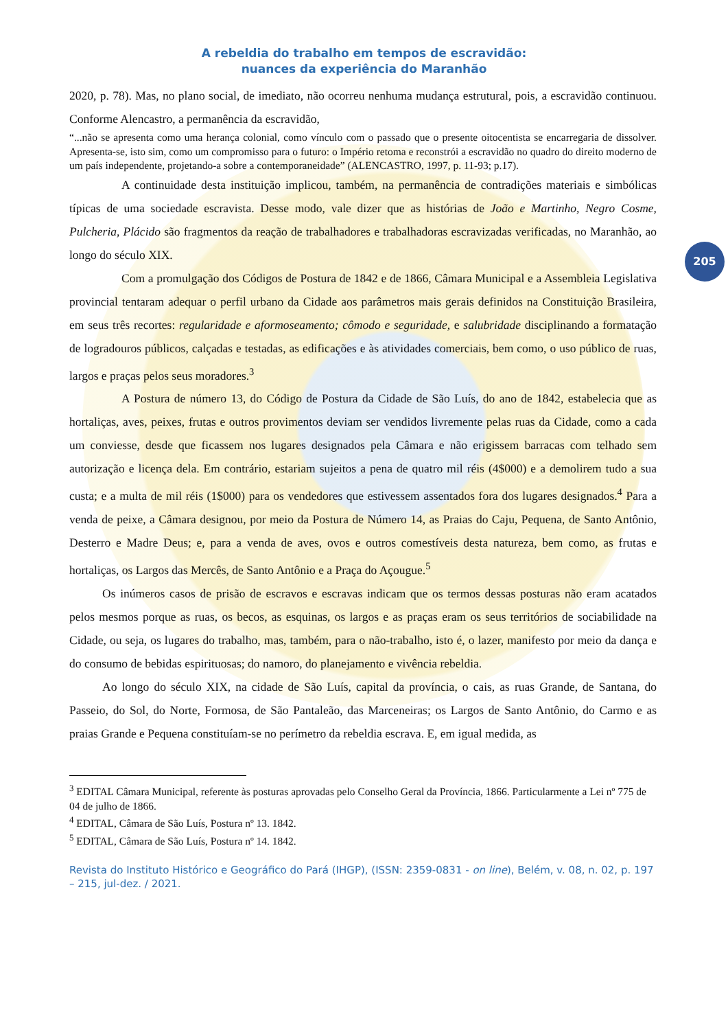A rebeldia do trabalho em tempos de escravidão:
nuances da experiência do Maranhão
205
2020, p. 78). Mas, no plano social, de imediato, não ocorreu nenhuma mudança estrutural, pois, a escravidão continuou. Conforme Alencastro, a permanência da escravidão,
“...não se apresenta como uma herança colonial, como vínculo com o passado que o presente oitocentista se encarregaria de dissolver. Apresenta-se, isto sim, como um compromisso para o futuro: o Império retoma e reconstrói a escravidão no quadro do direito moderno de um país independente, projetando-a sobre a contemporaneidade” (ALENCASTRO, 1997, p. 11-93; p.17).
A continuidade desta instituição implicou, também, na permanência de contradições materiais e simbólicas típicas de uma sociedade escravista. Desse modo, vale dizer que as histórias de João e Martinho, Negro Cosme, Pulcheria, Plácido são fragmentos da reação de trabalhadores e trabalhadoras escravizadas verificadas, no Maranhão, ao longo do século XIX.
Com a promulgação dos Códigos de Postura de 1842 e de 1866, Câmara Municipal e a Assembleia Legislativa provincial tentaram adequar o perfil urbano da Cidade aos parâmetros mais gerais definidos na Constituição Brasileira, em seus três recortes: regularidade e aformoseamento; cômodo e seguridade, e salubridade disciplinando a formatação de logradouros públicos, calçadas e testadas, as edificações e às atividades comerciais, bem como, o uso público de ruas, largos e praças pelos seus moradores.<sup>3</sup>
A Postura de número 13, do Código de Postura da Cidade de São Luís, do ano de 1842, estabelecia que as hortaliças, aves, peixes, frutas e outros provimentos deviam ser vendidos livremente pelas ruas da Cidade, como a cada um conviesse, desde que ficassem nos lugares designados pela Câmara e não erigissem barracas com telhado sem autorização e licença dela. Em contrário, estariam sujeitos a pena de quatro mil réis (4$000) e a demolirem tudo a sua custa; e a multa de mil réis (1$000) para os vendedores que estivessem assentados fora dos lugares designados.<sup>4</sup> Para a venda de peixe, a Câmara designou, por meio da Postura de Número 14, as Praias do Caju, Pequena, de Santo Antônio, Desterro e Madre Deus; e, para a venda de aves, ovos e outros comestíveis desta natureza, bem como, as frutas e hortaliças, os Largos das Mercês, de Santo Antônio e a Praça do Açougue.<sup>5</sup>
Os inúmeros casos de prisão de escravos e escravas indicam que os termos dessas posturas não eram acatados pelos mesmos porque as ruas, os becos, as esquinas, os largos e as praças eram os seus territórios de sociabilidade na Cidade, ou seja, os lugares do trabalho, mas, também, para o não-trabalho, isto é, o lazer, manifesto por meio da dança e do consumo de bebidas espirituosas; do namoro, do planejamento e vivência rebeldia.
Ao longo do século XIX, na cidade de São Luís, capital da província, o cais, as ruas Grande, de Santana, do Passeio, do Sol, do Norte, Formosa, de São Pantaleão, das Marceneiras; os Largos de Santo Antônio, do Carmo e as praias Grande e Pequena constituíam-se no perímetro da rebeldia escrava. E, em igual medida, as
<sup>3</sup> EDITAL Câmara Municipal, referente às posturas aprovadas pelo Conselho Geral da Província, 1866. Particularmente a Lei nº 775 de 04 de julho de 1866.
<sup>4</sup> EDITAL, Câmara de São Luís, Postura nº 13. 1842.
<sup>5</sup> EDITAL, Câmara de São Luís, Postura nº 14. 1842.
Revista do Instituto Histórico e Geográfico do Pará (IHGP), (ISSN: 2359-0831 - on line), Belém, v. 08, n. 02, p. 197 – 215, jul-dez. / 2021.